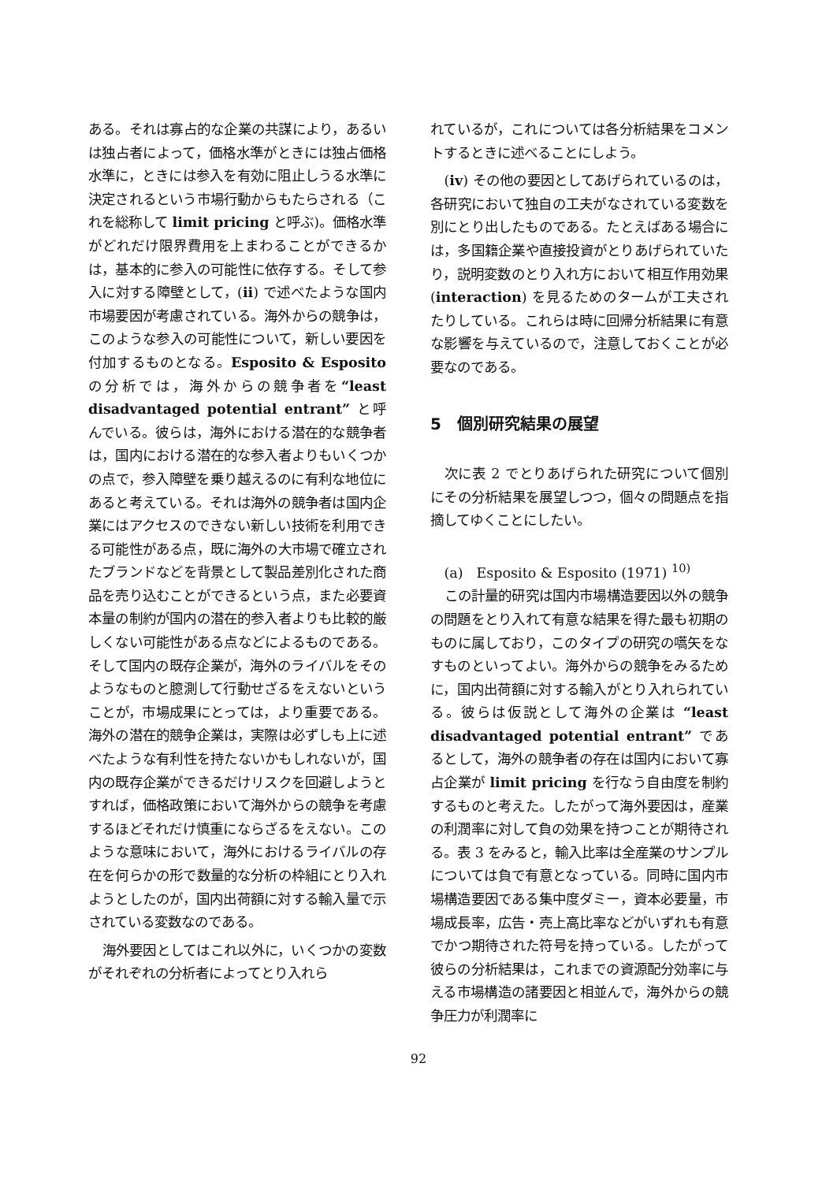ある。それは寡占的な企業の共謀により，あるいは独占者によって，価格水準がときには独占価格水準に，ときには参入を有効に阻止しうる水準に決定されるという市場行動からもたらされる（これを総称して limit pricing と呼ぶ)。価格水準がどれだけ限界費用を上まわることができるかは，基本的に参入の可能性に依存する。そして参入に対する障壁として，(ii) で述べたような国内市場要因が考慮されている。海外からの競争は，このような参入の可能性について，新しい要因を付加するものとなる。Esposito & Esposito の分析では，海外からの競争者を“least disadvantaged potential entrant” と呼んでいる。彼らは，海外における潜在的な競争者は，国内における潜在的な参入者よりもいくつかの点で，参入障壁を乗り越えるのに有利な地位にあると考えている。それは海外の競争者は国内企業にはアクセスのできない新しい技術を利用できる可能性がある点，既に海外の大市場で確立されたブランドなどを背景として製品差別化された商品を売り込むことができるという点，また必要資本量の制約が国内の潜在的参入者よりも比較的厳しくない可能性がある点などによるものである。そして国内の既存企業が，海外のライバルをそのようなものと臆測して行動せざるをえないということが，市場成果にとっては，より重要である。海外の潜在的競争企業は，実際は必ずしも上に述べたような有利性を持たないかもしれないが，国内の既存企業ができるだけリスクを回避しようとすれば，価格政策において海外からの競争を考慮するほどそれだけ慎重にならざるをえない。このような意味において，海外におけるライバルの存在を何らかの形で数量的な分析の枠組にとり入れようとしたのが，国内出荷額に対する輸入量で示されている変数なのである。
海外要因としてはこれ以外に，いくつかの変数がそれぞれの分析者によってとり入れら
れているが，これについては各分析結果をコメントするときに述べることにしよう。
(iv) その他の要因としてあげられているのは，各研究において独自の工夫がなされている変数を別にとり出したものである。たとえばある場合には，多国籍企業や直接投資がとりあげられていたり，説明変数のとり入れ方において相互作用効果 (interaction) を見るためのタームが工夫されたりしている。これらは時に回帰分析結果に有意な影響を与えているので，注意しておくことが必要なのである。
5　個別研究結果の展望
次に表 2 でとりあげられた研究について個別にその分析結果を展望しつつ，個々の問題点を指摘してゆくことにしたい。
(a)　Esposito & Esposito (1971) <sup>10)</sup>
この計量的研究は国内市場構造要因以外の競争の問題をとり入れて有意な結果を得た最も初期のものに属しており，このタイプの研究の嚆矢をなすものといってよい。海外からの競争をみるために，国内出荷額に対する輸入がとり入れられている。彼らは仮説として海外の企業は “least disadvantaged potential entrant” であるとして，海外の競争者の存在は国内において寡占企業が limit pricing を行なう自由度を制約するものと考えた。したがって海外要因は，産業の利潤率に対して負の効果を持つことが期待される。表 3 をみると，輸入比率は全産業のサンプルについては負で有意となっている。同時に国内市場構造要因である集中度ダミー，資本必要量，市場成長率，広告・売上高比率などがいずれも有意でかつ期待された符号を持っている。したがって彼らの分析結果は，これまでの資源配分効率に与える市場構造の諸要因と相並んで，海外からの競争圧力が利潤率に
92